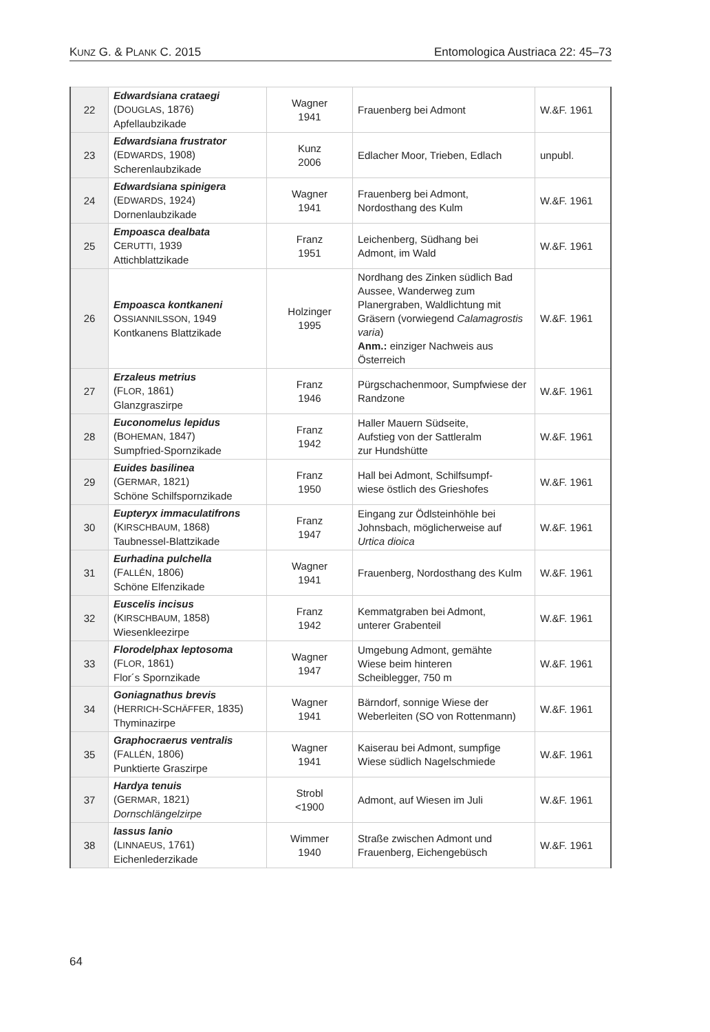KUNZ G. & PLANK C. 2015 Entomologica Austriaca 22: 45–73
| 22 | Edwardsiana crataegi (D OUGLAS , 1876) Apfellaubzikade | Wagner 1941 | Frauenberg bei Admont | W.&F. 1961 |
| 23 | Edwardsiana frustrator (E DWARDS , 1908) Scherenlaubzikade | Kunz 2006 | Edlacher Moor, Trieben, Edlach | unpubl. |
| 24 | Edwardsiana spinigera (E DWARDS , 1924) Dornenlaubzikade | Wagner 1941 | Frauenberg bei Admont, Nordosthang des Kulm | W.&F. 1961 |
| 25 | Empoasca dealbata C ERUTTI , 1939 Attichblattzikade | Franz 1951 | Leichenberg, Südhang bei Admont, im Wald | W.&F. 1961 |
| 26 | Empoasca kontkaneni O SSIANNILSSON , 1949 Kontkanens Blattzikade | Holzinger 1995 | Nordhang des Zinken südlich Bad Aussee, Wanderweg zum Planergraben, Waldlichtung mit Gräsern (vorwiegend Calamagrostis varia ) Anm.: einziger Nachweis aus Österreich | W.&F. 1961 |
| 27 | Erzaleus metrius (F LOR , 1861) Glanzgraszirpe | Franz 1946 | Pürgschachenmoor, Sumpfwiese der Randzone | W.&F. 1961 |
| 28 | Euconomelus lepidus (B OHEMAN , 1847) Sumpfried-Spornzikade | Franz 1942 | Haller Mauern Südseite, Aufstieg von der Sattleralm zur Hundshütte | W.&F. 1961 |
| 29 | Euides basilinea (G ERMAR , 1821) Schöne Schilfspornzikade | Franz 1950 | Hall bei Admont, Schilfsumpf- wiese östlich des Grieshofes | W.&F. 1961 |
| 30 | Eupteryx immaculatifrons (K IRSCHBAUM , 1868) Taubnessel-Blattzikade | Franz 1947 | Eingang zur Ödlsteinhöhle bei Johnsbach, möglicherweise auf Urtica dioica | W.&F. 1961 |
| 31 | Eurhadina pulchella (F ALLÉN , 1806) Schöne Elfenzikade | Wagner 1941 | Frauenberg, Nordosthang des Kulm | W.&F. 1961 |
| 32 | Euscelis incisus (K IRSCHBAUM , 1858) Wiesenkleezirpe | Franz 1942 | Kemmatgraben bei Admont, unterer Grabenteil | W.&F. 1961 |
| 33 | Florodelphax leptosoma (F LOR , 1861) Flor´s Spornzikade | Wagner 1947 | Umgebung Admont, gemähte Wiese beim hinteren Scheiblegger, 750 m | W.&F. 1961 |
| 34 | Goniagnathus brevis (H ERRICH -S CHÄFFER , 1835) Thyminazirpe | Wagner 1941 | Bärndorf, sonnige Wiese der Weberleiten (SO von Rottenmann) | W.&F. 1961 |
| 35 | Graphocraerus ventralis (F ALLÉN , 1806) Punktierte Graszirpe | Wagner 1941 | Kaiserau bei Admont, sumpfige Wiese südlich Nagelschmiede | W.&F. 1961 |
| 37 | Hardya tenuis (G ERMAR , 1821) Dornschlängelzirpe | Strobl <1900 | Admont, auf Wiesen im Juli | W.&F. 1961 |
| 38 | Iassus lanio (L INNAEUS , 1761) Eichenlederzikade | Wimmer 1940 | Straße zwischen Admont und Frauenberg, Eichengebüsch | W.&F. 1961 |
64